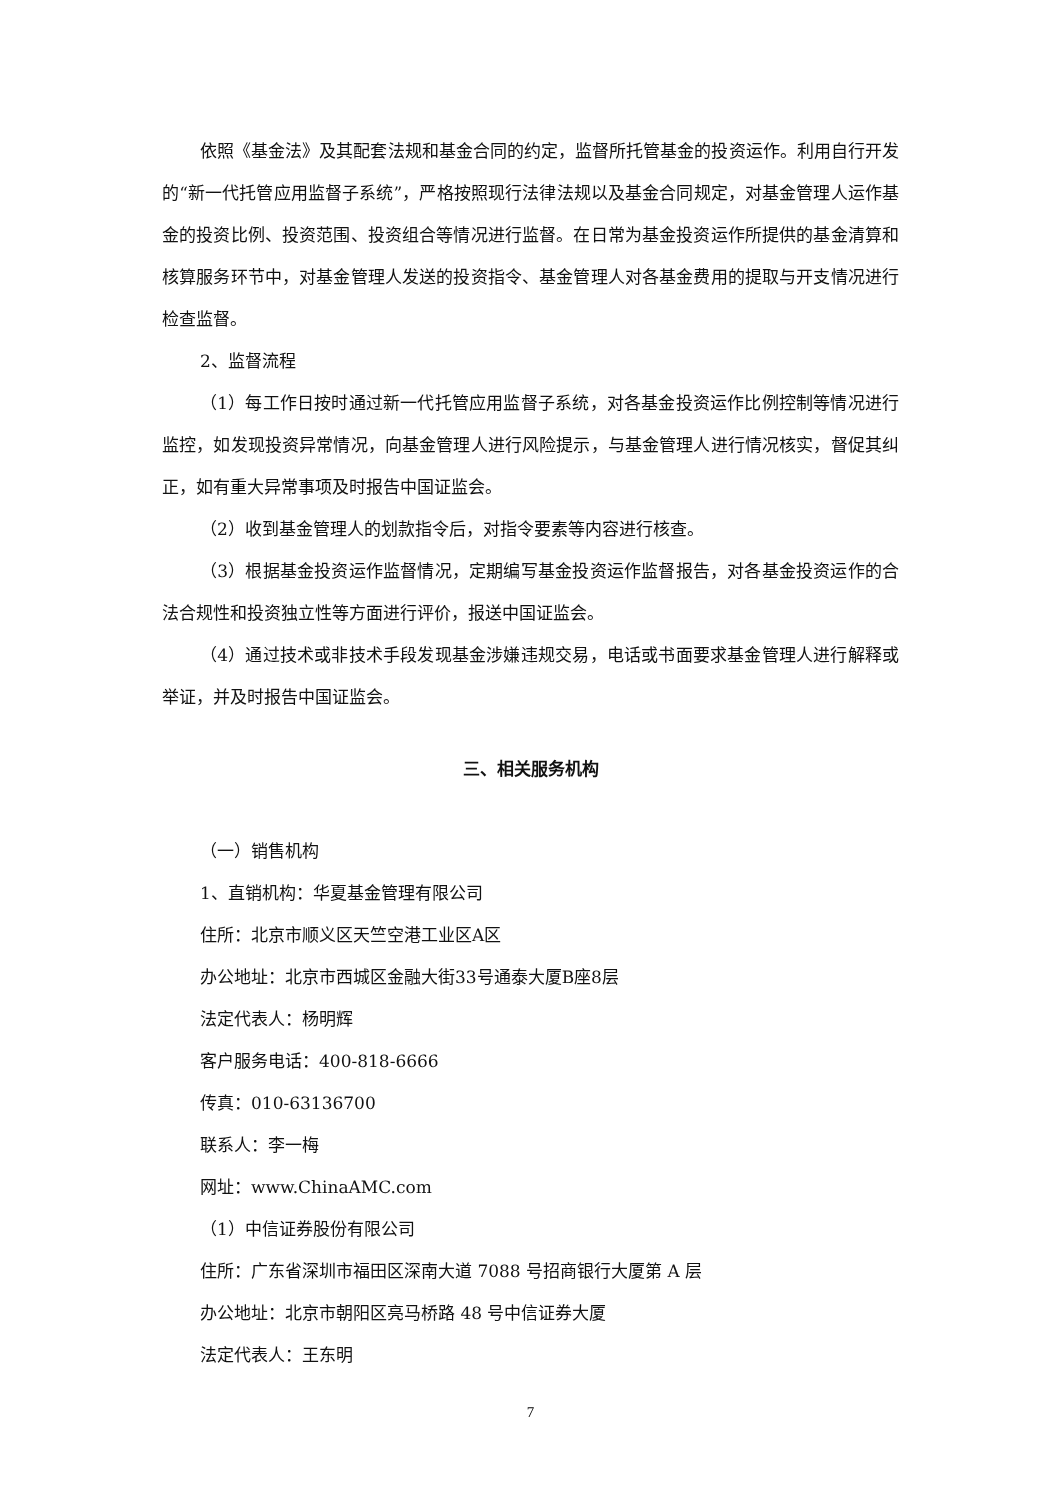依照《基金法》及其配套法规和基金合同的约定，监督所托管基金的投资运作。利用自行开发的“新一代托管应用监督子系统”，严格按照现行法律法规以及基金合同规定，对基金管理人运作基金的投资比例、投资范围、投资组合等情况进行监督。在日常为基金投资运作所提供的基金清算和核算服务环节中，对基金管理人发送的投资指令、基金管理人对各基金费用的提取与开支情况进行检查监督。
2、监督流程
（1）每工作日按时通过新一代托管应用监督子系统，对各基金投资运作比例控制等情况进行监控，如发现投资异常情况，向基金管理人进行风险提示，与基金管理人进行情况核实，督促其纠正，如有重大异常事项及时报告中国证监会。
（2）收到基金管理人的划款指令后，对指令要素等内容进行核查。
（3）根据基金投资运作监督情况，定期编写基金投资运作监督报告，对各基金投资运作的合法合规性和投资独立性等方面进行评价，报送中国证监会。
（4）通过技术或非技术手段发现基金涉嫌违规交易，电话或书面要求基金管理人进行解释或举证，并及时报告中国证监会。
三、相关服务机构
（一）销售机构
1、直销机构：华夏基金管理有限公司
住所：北京市顺义区天竺空港工业区A区
办公地址：北京市西城区金融大街33号通泰大厦B座8层
法定代表人：杨明辉
客户服务电话：400-818-6666
传真：010-63136700
联系人：李一梅
网址：www.ChinaAMC.com
（1）中信证券股份有限公司
住所：广东省深圳市福田区深南大道 7088 号招商银行大厦第 A 层
办公地址：北京市朝阳区亮马桥路 48 号中信证券大厦
法定代表人：王东明
7